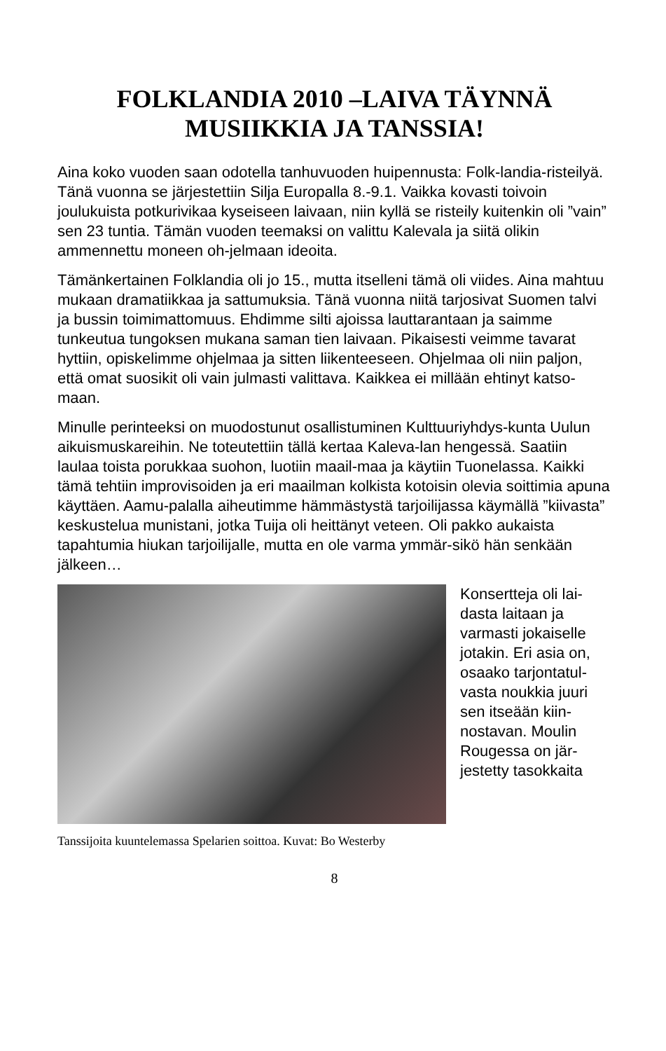FOLKLANDIA 2010 –LAIVA TÄYNNÄ
MUSIIKKIA JA TANSSIA!
Aina koko vuoden saan odotella tanhuvuoden huipennusta: Folk-landia-risteilyä. Tänä vuonna se järjestettiin Silja Europalla 8.-9.1. Vaikka kovasti toivoin joulukuista potkurivikaa kyseiseen laivaan, niin kyllä se risteily kuitenkin oli ”vain” sen 23 tuntia. Tämän vuoden teemaksi on valittu Kalevala ja siitä olikin ammennettu moneen oh-jelmaan ideoita.
Tämänkertainen Folklandia oli jo 15., mutta itselleni tämä oli viides. Aina mahtuu mukaan dramatiikkaa ja sattumuksia. Tänä vuonna niitä tarjosivat Suomen talvi ja bussin toimimattomuus. Ehdimme silti ajoissa lauttarantaan ja saimme tunkeutua tungoksen mukana saman tien laivaan. Pikaisesti veimme tavarat hyttiin, opiskelimme ohjelmaa ja sitten liikenteeseen. Ohjelmaa oli niin paljon, että omat suosikit oli vain julmasti valittava. Kaikkea ei millään ehtinyt katso-maan.
Minulle perinteeksi on muodostunut osallistuminen Kulttuuriyhdys-kunta Uulun aikuismuskareihin. Ne toteutettiin tällä kertaa Kaleva-lan hengessä. Saatiin laulaa toista porukkaa suohon, luotiin maail-maa ja käytiin Tuonelassa. Kaikki tämä tehtiin improvisoiden ja eri maailman kolkista kotoisin olevia soittimia apuna käyttäen. Aamu-palalla aiheutimme hämmästystä tarjoilijassa käymällä ”kiivasta” keskustelua munistani, jotka Tuija oli heittänyt veteen. Oli pakko aukaista tapahtumia hiukan tarjoilijalle, mutta en ole varma ymmär-sikö hän senkään jälkeen…
Konsertteja oli lai-dasta laitaan ja varmasti jokaiselle jotakin. Eri asia on, osaako tarjontatul-vasta noukkia juuri sen itseään kiin-nostavan. Moulin Rougessa on jär-jestetty tasokkaita
Tanssijoita kuuntelemassa Spelarien soittoa. Kuvat: Bo Westerby
8